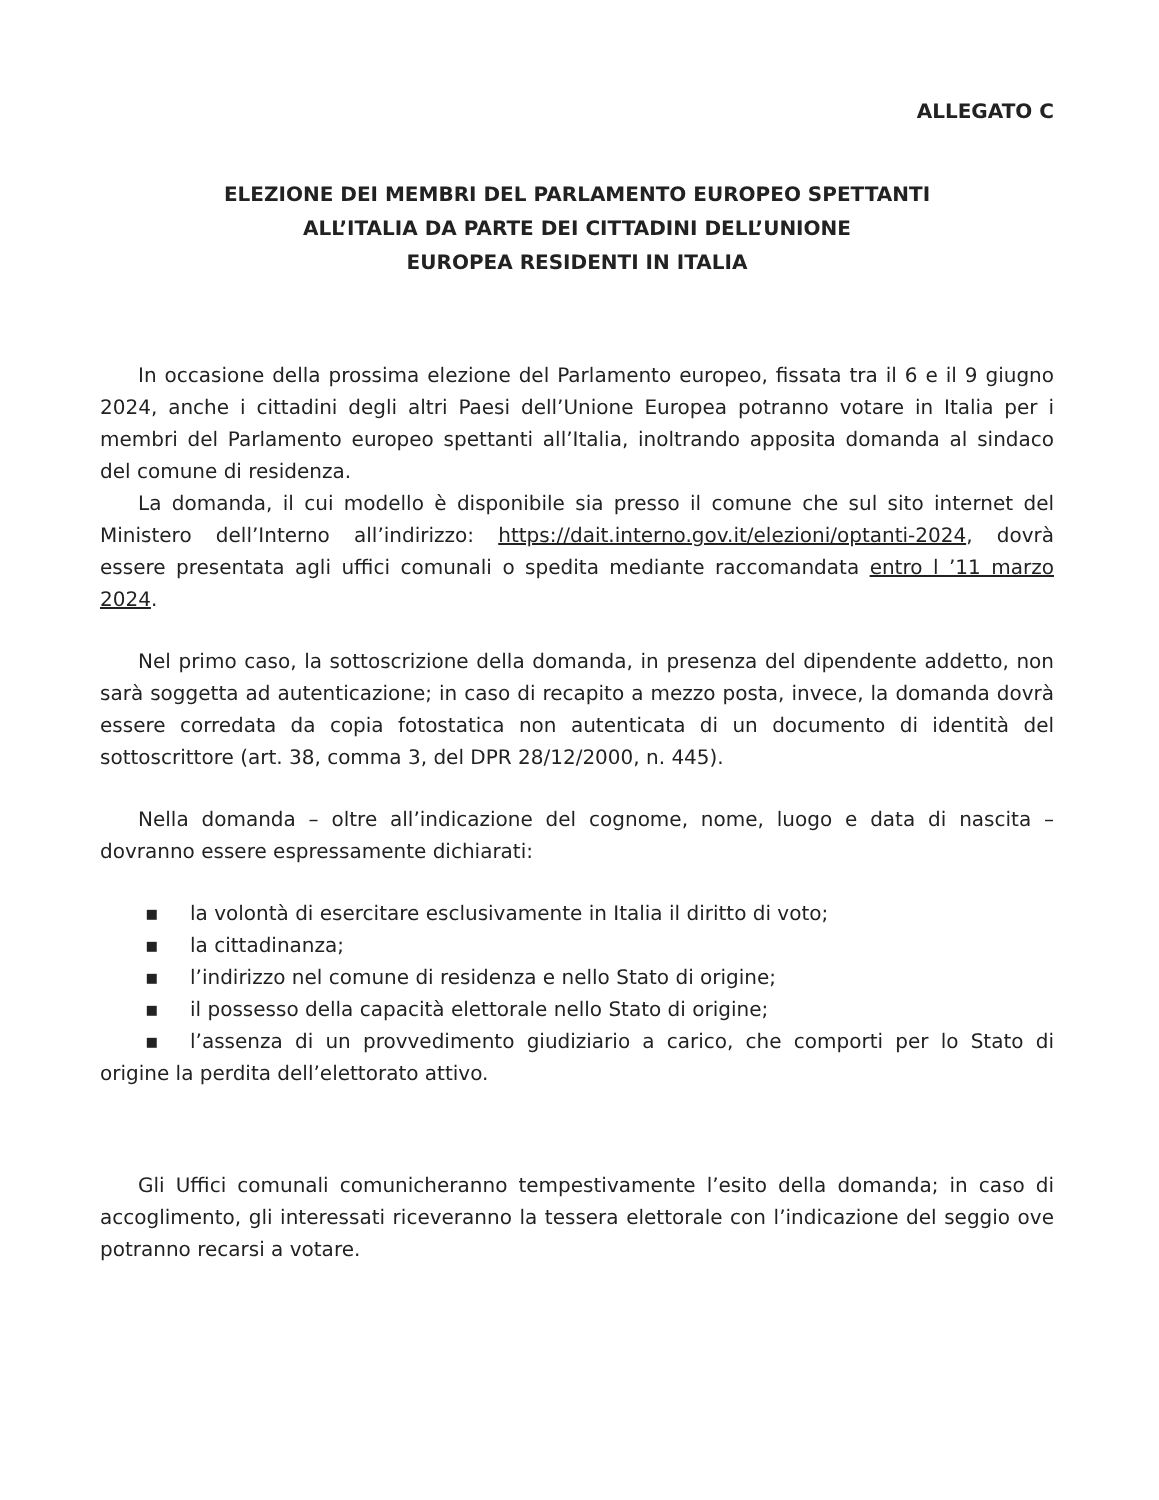ALLEGATO C
ELEZIONE DEI MEMBRI DEL PARLAMENTO EUROPEO SPETTANTI
ALL’ITALIA DA PARTE DEI CITTADINI DELL’UNIONE
EUROPEA RESIDENTI IN ITALIA
In occasione della prossima elezione del Parlamento europeo, fissata tra il 6 e il 9 giugno 2024, anche i cittadini degli altri Paesi dell’Unione Europea potranno votare in Italia per i membri del Parlamento europeo spettanti all’Italia, inoltrando apposita domanda al sindaco del comune di residenza.
La domanda, il cui modello è disponibile sia presso il comune che sul sito internet del Ministero dell’Interno all’indirizzo: https://dait.interno.gov.it/elezioni/optanti-2024, dovrà essere presentata agli uffici comunali o spedita mediante raccomandata entro l ’11 marzo 2024.
Nel primo caso, la sottoscrizione della domanda, in presenza del dipendente addetto, non sarà soggetta ad autenticazione; in caso di recapito a mezzo posta, invece, la domanda dovrà essere corredata da copia fotostatica non autenticata di un documento di identità del sottoscrittore (art. 38, comma 3, del DPR 28/12/2000, n. 445).
Nella domanda – oltre all’indicazione del cognome, nome, luogo e data di nascita – dovranno essere espressamente dichiarati:
▪ la volontà di esercitare esclusivamente in Italia il diritto di voto;
▪ la cittadinanza;
▪ l’indirizzo nel comune di residenza e nello Stato di origine;
▪ il possesso della capacità elettorale nello Stato di origine;
▪ l’assenza di un provvedimento giudiziario a carico, che comporti per lo Stato di origine la perdita dell’elettorato attivo.
Gli Uffici comunali comunicheranno tempestivamente l’esito della domanda; in caso di accoglimento, gli interessati riceveranno la tessera elettorale con l’indicazione del seggio ove potranno recarsi a votare.